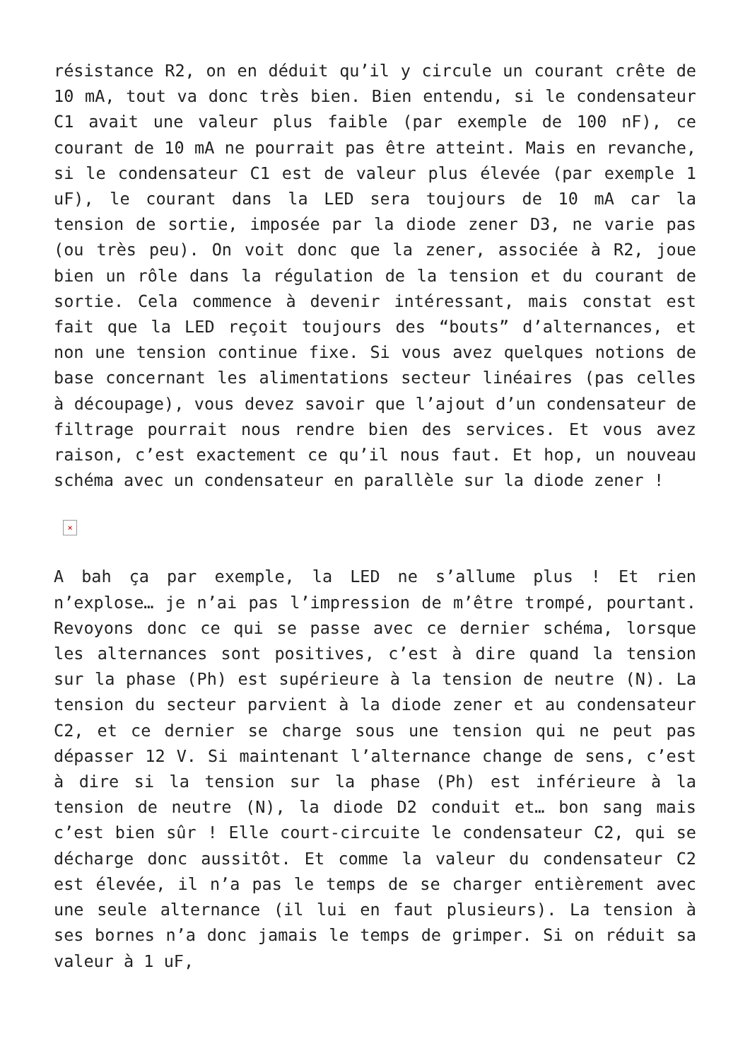résistance R2, on en déduit qu’il y circule un courant crête de 10 mA, tout va donc très bien. Bien entendu, si le condensateur C1 avait une valeur plus faible (par exemple de 100 nF), ce courant de 10 mA ne pourrait pas être atteint. Mais en revanche, si le condensateur C1 est de valeur plus élevée (par exemple 1 uF), le courant dans la LED sera toujours de 10 mA car la tension de sortie, imposée par la diode zener D3, ne varie pas (ou très peu). On voit donc que la zener, associée à R2, joue bien un rôle dans la régulation de la tension et du courant de sortie. Cela commence à devenir intéressant, mais constat est fait que la LED reçoit toujours des “bouts” d’alternances, et non une tension continue fixe. Si vous avez quelques notions de base concernant les alimentations secteur linéaires (pas celles à découpage), vous devez savoir que l’ajout d’un condensateur de filtrage pourrait nous rendre bien des services. Et vous avez raison, c’est exactement ce qu’il nous faut. Et hop, un nouveau schéma avec un condensateur en parallèle sur la diode zener !
×
A bah ça par exemple, la LED ne s’allume plus ! Et rien n’explose… je n’ai pas l’impression de m’être trompé, pourtant. Revoyons donc ce qui se passe avec ce dernier schéma, lorsque les alternances sont positives, c’est à dire quand la tension sur la phase (Ph) est supérieure à la tension de neutre (N). La tension du secteur parvient à la diode zener et au condensateur C2, et ce dernier se charge sous une tension qui ne peut pas dépasser 12 V. Si maintenant l’alternance change de sens, c’est à dire si la tension sur la phase (Ph) est inférieure à la tension de neutre (N), la diode D2 conduit et… bon sang mais c’est bien sûr ! Elle court-circuite le condensateur C2, qui se décharge donc aussitôt. Et comme la valeur du condensateur C2 est élevée, il n’a pas le temps de se charger entièrement avec une seule alternance (il lui en faut plusieurs). La tension à ses bornes n’a donc jamais le temps de grimper. Si on réduit sa valeur à 1 uF,